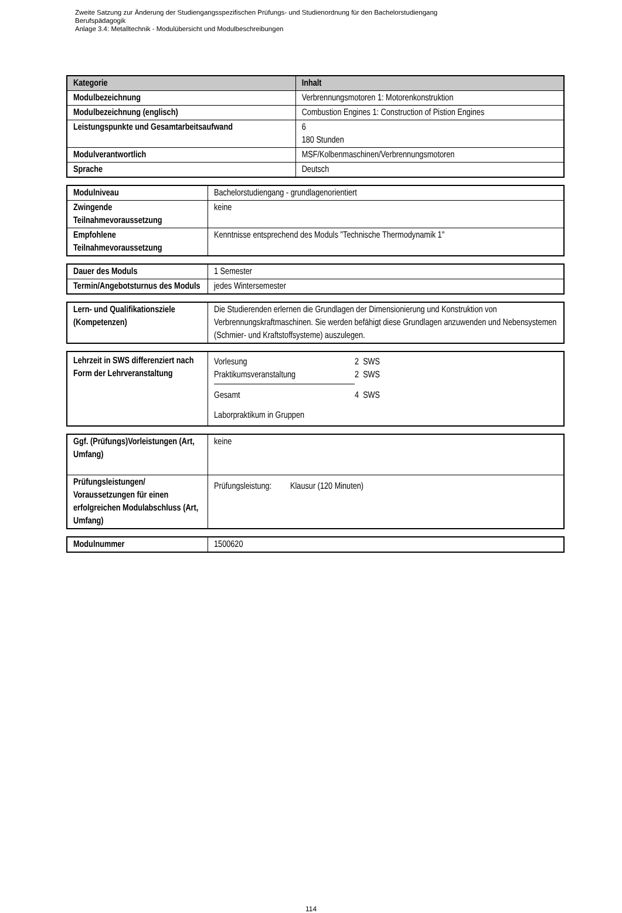Zweite Satzung zur Änderung der Studiengangsspezifischen Prüfungs- und Studienordnung für den Bachelorstudiengang
Berufspädagogik
Anlage 3.4: Metalltechnik - Modulübersicht und Modulbeschreibungen
| Kategorie | Inhalt |
| --- | --- |
| Modulbezeichnung | Verbrennungsmotoren 1: Motorenkonstruktion |
| Modulbezeichnung (englisch) | Combustion Engines 1: Construction of Pistion Engines |
| Leistungspunkte und Gesamtarbeitsaufwand | 6 180 Stunden |
| Modulverantwortlich | MSF/Kolbenmaschinen/Verbrennungsmotoren |
| Sprache | Deutsch |
| Modulniveau | Bachelorstudiengang - grundlagenorientiert |
| Zwingende Teilnahmevoraussetzung | keine |
| Empfohlene Teilnahmevoraussetzung | Kenntnisse entsprechend des Moduls "Technische Thermodynamik 1" |
| Dauer des Moduls | 1 Semester |
| Termin/Angebotsturnus des Moduls | jedes Wintersemester |
| Lern- und Qualifikationsziele (Kompetenzen) | Die Studierenden erlernen die Grundlagen der Dimensionierung und Konstruktion von Verbrennungskraftmaschinen. Sie werden befähigt diese Grundlagen anzuwenden und Nebensystemen (Schmier- und Kraftstoffsysteme) auszulegen. |
| Lehrzeit in SWS differenziert nach Form der Lehrveranstaltung | / Vorlesung / 2 SWS / / Praktikumsveranstaltung / 2 SWS / / Gesamt / 4 SWS / Laborpraktikum in Gruppen |
| Ggf. (Prüfungs)Vorleistungen (Art, Umfang) | keine |
| Prüfungsleistungen/ Voraussetzungen für einen erfolgreichen Modulabschluss (Art, Umfang) | Prüfungsleistung: Klausur (120 Minuten) |
| Modulnummer | 1500620 |
114